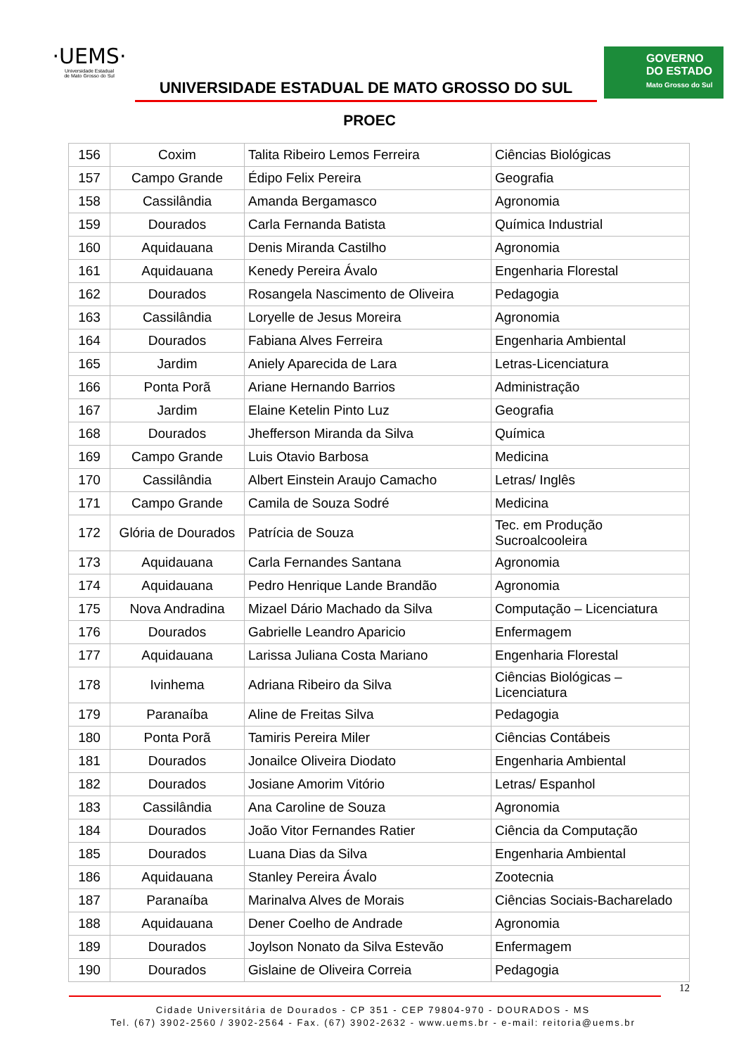·UEMS·
Universidade Estadual
de Mato Grosso do Sul
UNIVERSIDADE ESTADUAL DE MATO GROSSO DO SUL
PROEC
GOVERNO
DO ESTADO
Mato Grosso do Sul
| 156 | Coxim | Talita Ribeiro Lemos Ferreira | Ciências Biológicas |
| 157 | Campo Grande | Édipo Felix Pereira | Geografia |
| 158 | Cassilândia | Amanda Bergamasco | Agronomia |
| 159 | Dourados | Carla Fernanda Batista | Química Industrial |
| 160 | Aquidauana | Denis Miranda Castilho | Agronomia |
| 161 | Aquidauana | Kenedy Pereira Ávalo | Engenharia Florestal |
| 162 | Dourados | Rosangela Nascimento de Oliveira | Pedagogia |
| 163 | Cassilândia | Loryelle de Jesus Moreira | Agronomia |
| 164 | Dourados | Fabiana Alves Ferreira | Engenharia Ambiental |
| 165 | Jardim | Aniely Aparecida de Lara | Letras-Licenciatura |
| 166 | Ponta Porã | Ariane Hernando Barrios | Administração |
| 167 | Jardim | Elaine Ketelin Pinto Luz | Geografia |
| 168 | Dourados | Jhefferson Miranda da Silva | Química |
| 169 | Campo Grande | Luis Otavio Barbosa | Medicina |
| 170 | Cassilândia | Albert Einstein Araujo Camacho | Letras/ Inglês |
| 171 | Campo Grande | Camila de Souza Sodré | Medicina |
| 172 | Glória de Dourados | Patrícia de Souza | Tec. em Produção Sucroalcooleira |
| 173 | Aquidauana | Carla Fernandes Santana | Agronomia |
| 174 | Aquidauana | Pedro Henrique Lande Brandão | Agronomia |
| 175 | Nova Andradina | Mizael Dário Machado da Silva | Computação – Licenciatura |
| 176 | Dourados | Gabrielle Leandro Aparicio | Enfermagem |
| 177 | Aquidauana | Larissa Juliana Costa Mariano | Engenharia Florestal |
| 178 | Ivinhema | Adriana Ribeiro da Silva | Ciências Biológicas – Licenciatura |
| 179 | Paranaíba | Aline de Freitas Silva | Pedagogia |
| 180 | Ponta Porã | Tamiris Pereira Miler | Ciências Contábeis |
| 181 | Dourados | Jonailce Oliveira Diodato | Engenharia Ambiental |
| 182 | Dourados | Josiane Amorim Vitório | Letras/ Espanhol |
| 183 | Cassilândia | Ana Caroline de Souza | Agronomia |
| 184 | Dourados | João Vitor Fernandes Ratier | Ciência da Computação |
| 185 | Dourados | Luana Dias da Silva | Engenharia Ambiental |
| 186 | Aquidauana | Stanley Pereira Ávalo | Zootecnia |
| 187 | Paranaíba | Marinalva Alves de Morais | Ciências Sociais-Bacharelado |
| 188 | Aquidauana | Dener Coelho de Andrade | Agronomia |
| 189 | Dourados | Joylson Nonato da Silva Estevão | Enfermagem |
| 190 | Dourados | Gislaine de Oliveira Correia | Pedagogia |
12
Cidade Universitária de Dourados - CP 351 - CEP 79804-970 - DOURADOS - MS
Tel. (67) 3902-2560 / 3902-2564 - Fax. (67) 3902-2632 - www.uems.br - e-mail: reitoria@uems.br